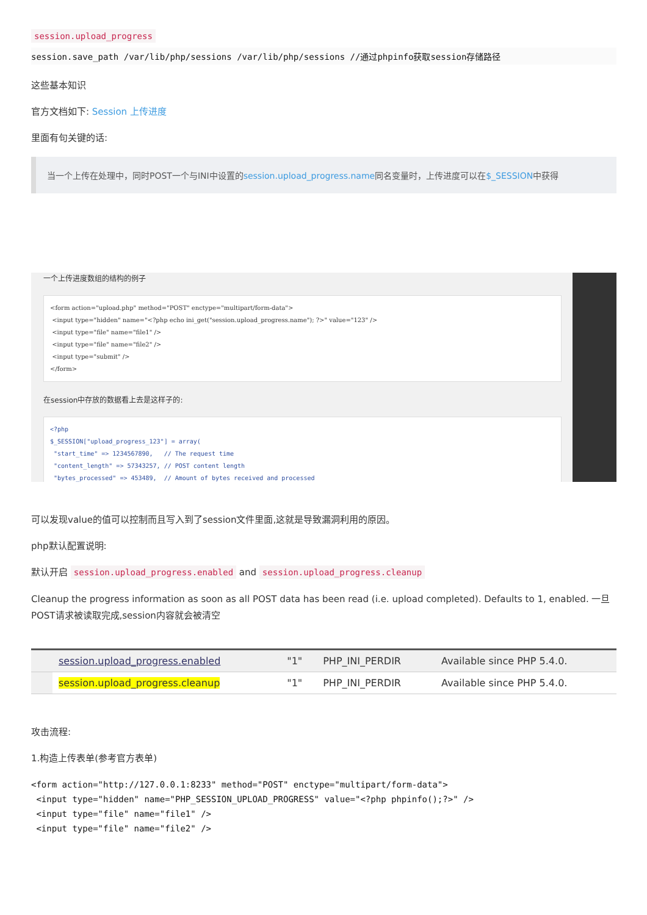session.upload_progress
session.save_path /var/lib/php/sessions /var/lib/php/sessions //通过phpinfo获取session存储路径
这些基本知识
官方文档如下: Session 上传进度
里面有句关键的话:
当一个上传在处理中，同时POST一个与INI中设置的session.upload_progress.name同名变量时，上传进度可以在$_SESSION中获得
一个上传进度数组的结构的例子
<form action="upload.php" method="POST" enctype="multipart/form-data"> <input type="hidden" name="<?php echo ini_get("session.upload_progress.name"); ?>" value="123" /> <input type="file" name="file1" /> <input type="file" name="file2" /> <input type="submit" /> </form>
在session中存放的数据看上去是这样子的:
<?php $_SESSION["upload_progress_123"] = array( "start_time" => 1234567890, // The request time "content_length" => 57343257, // POST content length "bytes_processed" => 453489, // Amount of bytes received and processed
可以发现value的值可以控制而且写入到了session文件里面,这就是导致漏洞利用的原因。
php默认配置说明:
默认开启 session.upload_progress.enabled and session.upload_progress.cleanup
Cleanup the progress information as soon as all POST data has been read (i.e. upload completed). Defaults to 1, enabled. 一旦POST请求被读取完成,session内容就会被清空
| | session.upload_progress.enabled | "1" | PHP_INI_PERDIR | Available since PHP 5.4.0. |
| | session.upload_progress.cleanup | "1" | PHP_INI_PERDIR | Available since PHP 5.4.0. |
攻击流程:
1.构造上传表单(参考官方表单)
<form action="http://127.0.0.1:8233" method="POST" enctype="multipart/form-data"> <input type="hidden" name="PHP_SESSION_UPLOAD_PROGRESS" value="<?php phpinfo();?>" /> <input type="file" name="file1" /> <input type="file" name="file2" />